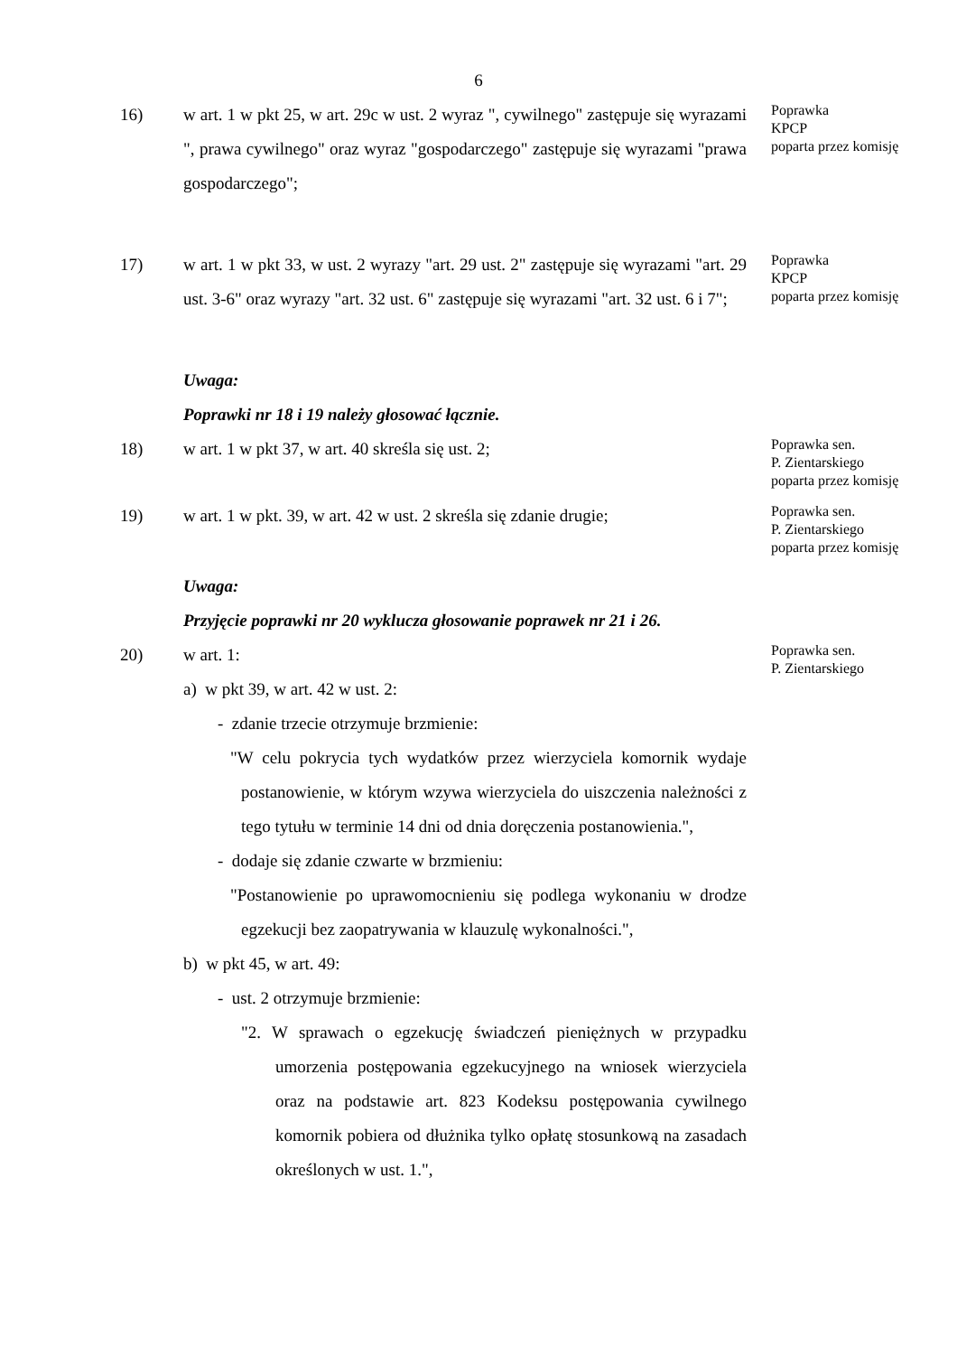6
16) w art. 1 w pkt 25, w art. 29c w ust. 2 wyraz ", cywilnego" zastępuje się wyrazami ", prawa cywilnego" oraz wyraz "gospodarczego" zastępuje się wyrazami "prawa gospodarczego";
Poprawka
KPCP
poparta przez komisję
17) w art. 1 w pkt 33, w ust. 2 wyrazy "art. 29 ust. 2" zastępuje się wyrazami "art. 29 ust. 3-6" oraz wyrazy "art. 32 ust. 6" zastępuje się wyrazami "art. 32 ust. 6 i 7";
Poprawka
KPCP
poparta przez komisję
Uwaga:
Poprawki nr 18 i 19 należy głosować łącznie.
18) w art. 1 w pkt 37, w art. 40 skreśla się ust. 2;
Poprawka sen.
P. Zientarskiego
poparta przez komisję
19) w art. 1 w pkt. 39, w art. 42 w ust. 2 skreśla się zdanie drugie;
Poprawka sen.
P. Zientarskiego
poparta przez komisję
Uwaga:
Przyjęcie poprawki nr 20 wyklucza głosowanie poprawek nr 21 i 26.
20) w art. 1:
a) w pkt 39, w art. 42 w ust. 2:
- zdanie trzecie otrzymuje brzmienie:
"W celu pokrycia tych wydatków przez wierzyciela komornik wydaje postanowienie, w którym wzywa wierzyciela do uiszczenia należności z tego tytułu w terminie 14 dni od dnia doręczenia postanowienia.",
- dodaje się zdanie czwarte w brzmieniu:
"Postanowienie po uprawomocnieniu się podlega wykonaniu w drodze egzekucji bez zaopatrywania w klauzulę wykonalności.",
b) w pkt 45, w art. 49:
- ust. 2 otrzymuje brzmienie:
"2. W sprawach o egzekucję świadczeń pieniężnych w przypadku umorzenia postępowania egzekucyjnego na wniosek wierzyciela oraz na podstawie art. 823 Kodeksu postępowania cywilnego komornik pobiera od dłużnika tylko opłatę stosunkową na zasadach określonych w ust. 1.",
Poprawka sen.
P. Zientarskiego